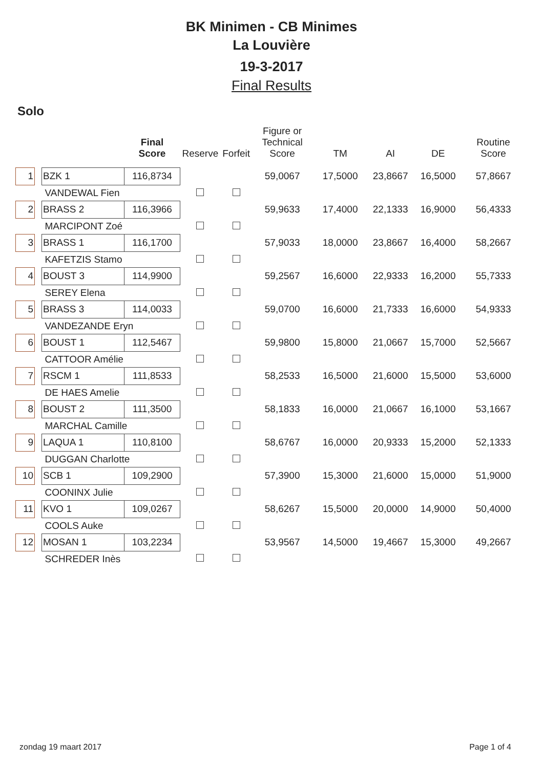BK Minimen - CB Minimes
La Louvière
19-3-2017
Final Results
Solo
| | | | Final Score | Reserve | Forfeit | Figure or Technical Score | TM | AI | DE | Routine Score |
| --- | --- | --- | --- | --- | --- | --- | --- | --- | --- | --- |
| 1 | | BZK 1 | 116,8734 | | | 59,0067 | 17,5000 | 23,8667 | 16,5000 | 57,8667 |
| | | VANDEWAL Fien | | | | | | | | |
| 2 | | BRASS 2 | 116,3966 | | | 59,9633 | 17,4000 | 22,1333 | 16,9000 | 56,4333 |
| | | MARCIPONT Zoé | | | | | | | | |
| 3 | | BRASS 1 | 116,1700 | | | 57,9033 | 18,0000 | 23,8667 | 16,4000 | 58,2667 |
| | | KAFETZIS Stamo | | | | | | | | |
| 4 | | BOUST 3 | 114,9900 | | | 59,2567 | 16,6000 | 22,9333 | 16,2000 | 55,7333 |
| | | SEREY Elena | | | | | | | | |
| 5 | | BRASS 3 | 114,0033 | | | 59,0700 | 16,6000 | 21,7333 | 16,6000 | 54,9333 |
| | | VANDEZANDE Eryn | | | | | | | | |
| 6 | | BOUST 1 | 112,5467 | | | 59,9800 | 15,8000 | 21,0667 | 15,7000 | 52,5667 |
| | | CATTOOR Amélie | | | | | | | | |
| 7 | | RSCM 1 | 111,8533 | | | 58,2533 | 16,5000 | 21,6000 | 15,5000 | 53,6000 |
| | | DE HAES Amelie | | | | | | | | |
| 8 | | BOUST 2 | 111,3500 | | | 58,1833 | 16,0000 | 21,0667 | 16,1000 | 53,1667 |
| | | MARCHAL Camille | | | | | | | | |
| 9 | | LAQUA 1 | 110,8100 | | | 58,6767 | 16,0000 | 20,9333 | 15,2000 | 52,1333 |
| | | DUGGAN Charlotte | | | | | | | | |
| 10 | | SCB 1 | 109,2900 | | | 57,3900 | 15,3000 | 21,6000 | 15,0000 | 51,9000 |
| | | COONINX Julie | | | | | | | | |
| 11 | | KVO 1 | 109,0267 | | | 58,6267 | 15,5000 | 20,0000 | 14,9000 | 50,4000 |
| | | COOLS Auke | | | | | | | | |
| 12 | | MOSAN 1 | 103,2234 | | | 53,9567 | 14,5000 | 19,4667 | 15,3000 | 49,2667 |
| | | SCHREDER Inès | | | | | | | | |
zondag 19 maart 2017 Page 1 of 4